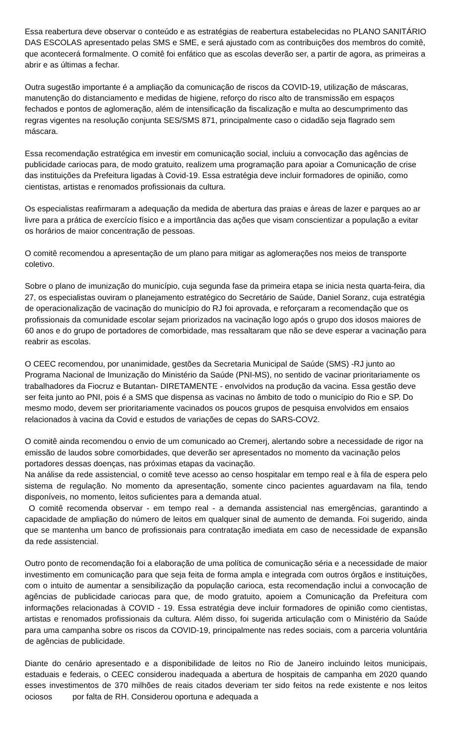Essa reabertura deve observar o conteúdo e as estratégias de reabertura estabelecidas no PLANO SANITÁRIO DAS ESCOLAS apresentado pelas SMS e SME, e será ajustado com as contribuições dos membros do comitê, que acontecerá formalmente. O comitê foi enfático que as escolas deverão ser, a partir de agora, as primeiras a abrir e as últimas a fechar.
Outra sugestão importante é a ampliação da comunicação de riscos da COVID-19, utilização de máscaras, manutenção do distanciamento e medidas de higiene, reforço do risco alto de transmissão em espaços fechados e pontos de aglomeração, além de intensificação da fiscalização e multa ao descumprimento das regras vigentes na resolução conjunta SES/SMS 871, principalmente caso o cidadão seja flagrado sem máscara.
Essa recomendação estratégica em investir em comunicação social, incluiu a convocação das agências de publicidade cariocas para, de modo gratuito, realizem uma programação para apoiar a Comunicação de crise das instituições da Prefeitura ligadas à Covid-19. Essa estratégia deve incluir formadores de opinião, como cientistas, artistas e renomados profissionais da cultura.
Os especialistas reafirmaram a adequação da medida de abertura das praias e áreas de lazer e parques ao ar livre para a prática de exercício físico e a importância das ações que visam conscientizar a população a evitar os horários de maior concentração de pessoas.
O comitê recomendou a apresentação de um plano para mitigar as aglomerações nos meios de transporte coletivo.
Sobre o plano de imunização do município, cuja segunda fase da primeira etapa se inicia nesta quarta-feira, dia 27, os especialistas ouviram o planejamento estratégico do Secretário de Saúde, Daniel Soranz, cuja estratégia de operacionalização de vacinação do município do RJ foi aprovada, e reforçaram a recomendação que os profissionais da comunidade escolar sejam priorizados na vacinação logo após o grupo dos idosos maiores de 60 anos e do grupo de portadores de comorbidade, mas ressaltaram que não se deve esperar a vacinação para reabrir as escolas.
O CEEC recomendou, por unanimidade, gestões da Secretaria Municipal de Saúde (SMS) -RJ junto ao Programa Nacional de Imunização do Ministério da Saúde (PNI-MS), no sentido de vacinar prioritariamente os trabalhadores da Fiocruz e Butantan- DIRETAMENTE - envolvidos na produção da vacina. Essa gestão deve ser feita junto ao PNI, pois é a SMS que dispensa as vacinas no âmbito de todo o município do Rio e SP. Do mesmo modo, devem ser prioritariamente vacinados os poucos grupos de pesquisa envolvidos em ensaios relacionados à vacina da Covid e estudos de variações de cepas do SARS-COV2.
O comitê ainda recomendou o envio de um comunicado ao Cremerj, alertando sobre a necessidade de rigor na emissão de laudos sobre comorbidades, que deverão ser apresentados no momento da vacinação pelos portadores dessas doenças, nas próximas etapas da vacinação.
Na análise da rede assistencial, o comitê teve acesso ao censo hospitalar em tempo real e à fila de espera pelo sistema de regulação. No momento da apresentação, somente cinco pacientes aguardavam na fila, tendo disponíveis, no momento, leitos suficientes para a demanda atual.
O comitê recomenda observar - em tempo real - a demanda assistencial nas emergências, garantindo a capacidade de ampliação do número de leitos em qualquer sinal de aumento de demanda. Foi sugerido, ainda que se mantenha um banco de profissionais para contratação imediata em caso de necessidade de expansão da rede assistencial.
Outro ponto de recomendação foi a elaboração de uma política de comunicação séria e a necessidade de maior investimento em comunicação para que seja feita de forma ampla e integrada com outros órgãos e instituições, com o intuito de aumentar a sensibilização da população carioca, esta recomendação inclui a convocação de agências de publicidade cariocas para que, de modo gratuito, apoiem a Comunicação da Prefeitura com informações relacionadas à COVID - 19. Essa estratégia deve incluir formadores de opinião como cientistas, artistas e renomados profissionais da cultura. Além disso, foi sugerida articulação com o Ministério da Saúde para uma campanha sobre os riscos da COVID-19, principalmente nas redes sociais, com a parceria voluntária de agências de publicidade.
Diante do cenário apresentado e a disponibilidade de leitos no Rio de Janeiro incluindo leitos municipais, estaduais e federais, o CEEC considerou inadequada a abertura de hospitais de campanha em 2020 quando esses investimentos de 370 milhões de reais citados deveriam ter sido feitos na rede existente e nos leitos ociosos por falta de RH. Considerou oportuna e adequada a